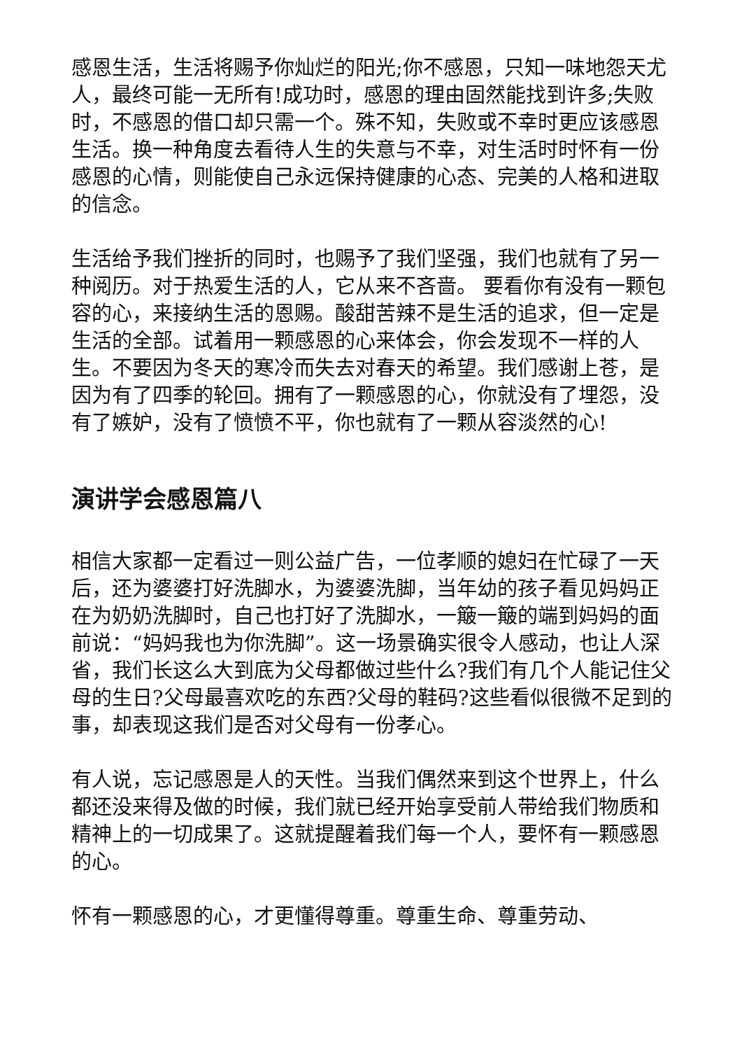感恩生活，生活将赐予你灿烂的阳光;你不感恩，只知一味地怨天尤人，最终可能一无所有!成功时，感恩的理由固然能找到许多;失败时，不感恩的借口却只需一个。殊不知，失败或不幸时更应该感恩生活。换一种角度去看待人生的失意与不幸，对生活时时怀有一份感恩的心情，则能使自己永远保持健康的心态、完美的人格和进取的信念。
生活给予我们挫折的同时，也赐予了我们坚强，我们也就有了另一种阅历。对于热爱生活的人，它从来不吝啬。 要看你有没有一颗包容的心，来接纳生活的恩赐。酸甜苦辣不是生活的追求，但一定是生活的全部。试着用一颗感恩的心来体会，你会发现不一样的人生。不要因为冬天的寒冷而失去对春天的希望。我们感谢上苍，是因为有了四季的轮回。拥有了一颗感恩的心，你就没有了埋怨，没有了嫉妒，没有了愤愤不平，你也就有了一颗从容淡然的心!
演讲学会感恩篇八
相信大家都一定看过一则公益广告，一位孝顺的媳妇在忙碌了一天后，还为婆婆打好洗脚水，为婆婆洗脚，当年幼的孩子看见妈妈正在为奶奶洗脚时，自己也打好了洗脚水，一簸一簸的端到妈妈的面前说：“妈妈我也为你洗脚”。这一场景确实很令人感动，也让人深省，我们长这么大到底为父母都做过些什么?我们有几个人能记住父母的生日?父母最喜欢吃的东西?父母的鞋码?这些看似很微不足到的事，却表现这我们是否对父母有一份孝心。
有人说，忘记感恩是人的天性。当我们偶然来到这个世界上，什么都还没来得及做的时候，我们就已经开始享受前人带给我们物质和精神上的一切成果了。这就提醒着我们每一个人，要怀有一颗感恩的心。
怀有一颗感恩的心，才更懂得尊重。尊重生命、尊重劳动、